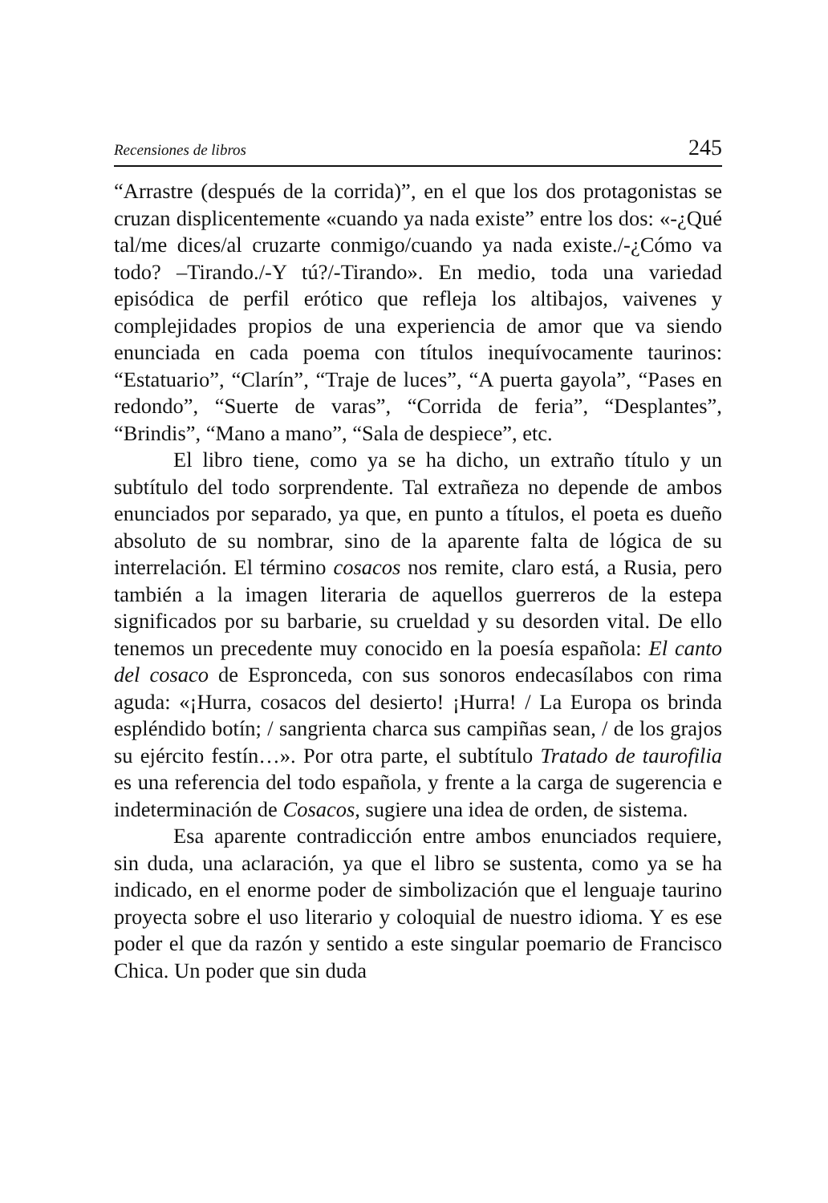Recensiones de libros 245
“Arrastre (después de la corrida)”, en el que los dos protagonistas se cruzan displicentemente «cuando ya nada existe” entre los dos: «-¿Qué tal/me dices/al cruzarte conmigo/cuando ya nada existe./-¿Cómo va todo? –Tirando./-Y tú?/-Tirando». En medio, toda una variedad episódica de perfil erótico que refleja los altibajos, vaivenes y complejidades propios de una experiencia de amor que va siendo enunciada en cada poema con títulos inequívocamente taurinos: “Estatuario”, “Clarín”, “Traje de luces”, “A puerta gayola”, “Pases en redondo”, “Suerte de varas”, “Corrida de feria”, “Desplantes”, “Brindis”, “Mano a mano”, “Sala de despiece”, etc.
El libro tiene, como ya se ha dicho, un extraño título y un subtítulo del todo sorprendente. Tal extrañeza no depende de ambos enunciados por separado, ya que, en punto a títulos, el poeta es dueño absoluto de su nombrar, sino de la aparente falta de lógica de su interrelación. El término cosacos nos remite, claro está, a Rusia, pero también a la imagen literaria de aquellos guerreros de la estepa significados por su barbarie, su crueldad y su desorden vital. De ello tenemos un precedente muy conocido en la poesía española: El canto del cosaco de Espronceda, con sus sonoros endecasílabos con rima aguda: «¡Hurra, cosacos del desierto! ¡Hurra! / La Europa os brinda espléndido botín; / sangrienta charca sus campiñas sean, / de los grajos su ejército festín…». Por otra parte, el subtítulo Tratado de taurofilia es una referencia del todo española, y frente a la carga de sugerencia e indeterminación de Cosacos, sugiere una idea de orden, de sistema.
Esa aparente contradicción entre ambos enunciados requiere, sin duda, una aclaración, ya que el libro se sustenta, como ya se ha indicado, en el enorme poder de simbolización que el lenguaje taurino proyecta sobre el uso literario y coloquial de nuestro idioma. Y es ese poder el que da razón y sentido a este singular poemario de Francisco Chica. Un poder que sin duda